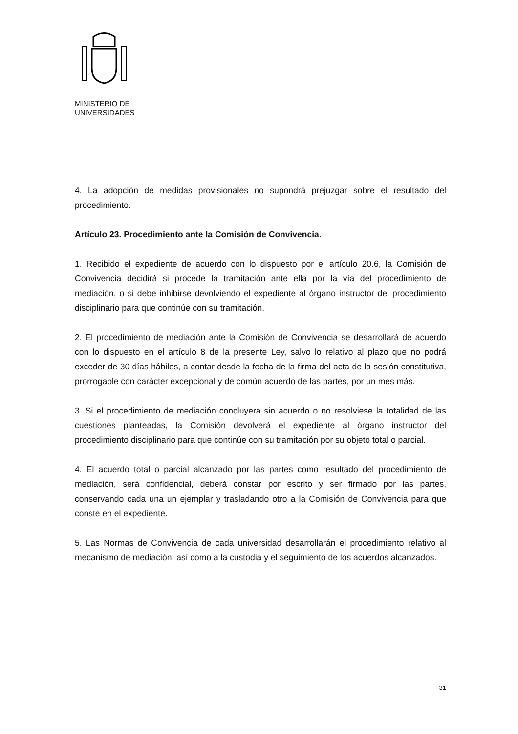MINISTERIO DE
UNIVERSIDADES
4. La adopción de medidas provisionales no supondrá prejuzgar sobre el resultado del procedimiento.
Artículo 23. Procedimiento ante la Comisión de Convivencia.
1. Recibido el expediente de acuerdo con lo dispuesto por el artículo 20.6, la Comisión de Convivencia decidirá si procede la tramitación ante ella por la vía del procedimiento de mediación, o si debe inhibirse devolviendo el expediente al órgano instructor del procedimiento disciplinario para que continúe con su tramitación.
2. El procedimiento de mediación ante la Comisión de Convivencia se desarrollará de acuerdo con lo dispuesto en el artículo 8 de la presente Ley, salvo lo relativo al plazo que no podrá exceder de 30 días hábiles, a contar desde la fecha de la firma del acta de la sesión constitutiva, prorrogable con carácter excepcional y de común acuerdo de las partes, por un mes más.
3. Si el procedimiento de mediación concluyera sin acuerdo o no resolviese la totalidad de las cuestiones planteadas, la Comisión devolverá el expediente al órgano instructor del procedimiento disciplinario para que continúe con su tramitación por su objeto total o parcial.
4. El acuerdo total o parcial alcanzado por las partes como resultado del procedimiento de mediación, será confidencial, deberá constar por escrito y ser firmado por las partes, conservando cada una un ejemplar y trasladando otro a la Comisión de Convivencia para que conste en el expediente.
5. Las Normas de Convivencia de cada universidad desarrollarán el procedimiento relativo al mecanismo de mediación, así como a la custodia y el seguimiento de los acuerdos alcanzados.
31